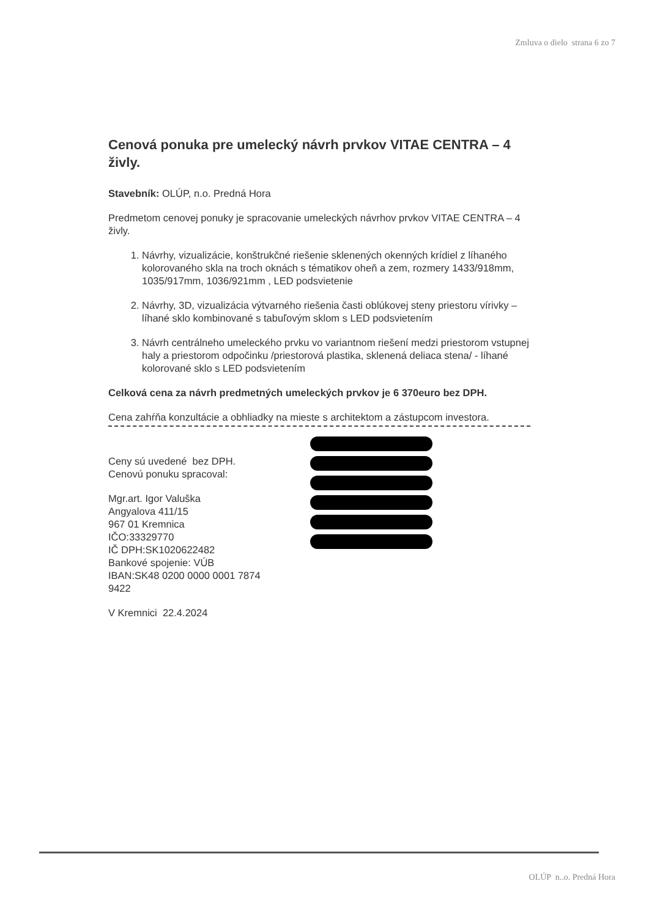Zmluva o dielo strana 6 zo 7
Cenová ponuka pre umelecký návrh prvkov VITAE CENTRA – 4 živly.
Stavebník: OLÚP, n.o. Predná Hora
Predmetom cenovej ponuky je spracovanie umeleckých návrhov prvkov VITAE CENTRA – 4 živly.
1. Návrhy, vizualizácie, konštrukčné riešenie sklenených okenných krídiel z líhaného kolorovaného skla na troch oknách s tématikov oheň a zem, rozmery 1433/918mm, 1035/917mm, 1036/921mm , LED podsvietenie
2. Návrhy, 3D, vizualizácia výtvarného riešenia časti oblúkovej steny priestoru vírivky – líhané sklo kombinované s tabuľovým sklom s LED podsvietením
3. Návrh centrálneho umeleckého prvku vo variantnom riešení medzi priestorom vstupnej haly a priestorom odpočinku /priestorová plastika, sklenená deliaca stena/ - líhané kolorované sklo s LED podsvietením
Celková cena za návrh predmetných umeleckých prvkov je 6 370euro bez DPH.
Cena zahŕňa konzultácie a obhliadky na mieste s architektom a zástupcom investora.
Ceny sú uvedené bez DPH.
Cenovú ponuku spracoval:
Mgr.art. Igor Valuška
Angyalova 411/15
967 01 Kremnica
IČO:33329770
IČ DPH:SK1020622482
Bankové spojenie: VÚB
IBAN:SK48 0200 0000 0001 7874 9422
V Kremnici 22.4.2024
OLÚP n..o. Predná Hora